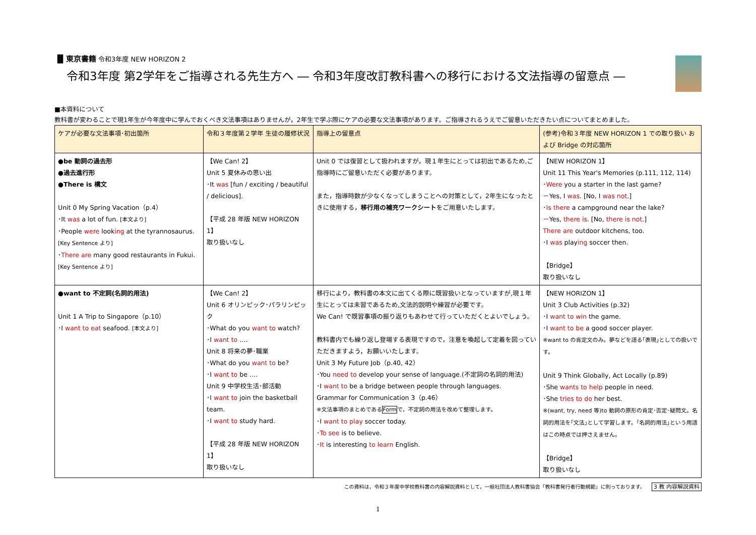▐▌東京書籍 令和3年度 NEW HORIZON 2
令和3年度 第2学年をご指導される先生方へ ― 令和3年度改訂教科書への移行における文法指導の留意点 ―
■本資料について
教科書が変わることで現1年生が今年度中に学んでおくべき文法事項はありませんが，2年生で学ぶ際にケアの必要な文法事項があります。ご指導されるうえでご留意いただきたい点についてまとめました。
| ケアが必要な文法事項･初出箇所 | 令和３年度第２学年 生徒の履修状況 | 指導上の留意点 | (参考)令和３年度 NEW HORIZON 1 での取り扱い および Bridge の対応箇所 |
| --- | --- | --- | --- |
| ●be 動詞の過去形 ●過去進行形 ●There is 構文 Unit 0 My Spring Vacation（p.4） ･It was a lot of fun. [本文より] ･People were look ing at the tyrannosaurus. [Key Sentence より] ･ There are many good restaurants in Fukui. [Key Sentence より] | 【We Can! 2】 Unit 5 夏休みの思い出 ･It was [fun / exciting / beautiful / delicious]. 【平成 28 年版 NEW HORIZON 1】 取り扱いなし | Unit 0 では復習として扱われますが，現１年生にとっては初出であるため,ご指導時にご留意いただく必要があります。 また，指導時数が少なくなってしまうことへの対策として，2年生になったときに使用する， 移行用の補充ワークシート をご用意いたします。 | 【NEW HORIZON 1】 Unit 11 This Year's Memories (p.111, 112, 114) ･ Were you a starter in the last game? －Yes, I was . [No, I was not .] ･ Is there a campground near the lake? －Yes, there is . [No, there is not .] There are outdoor kitchens, too. ･I was play ing soccer then. 【Bridge】 取り扱いなし |
| ●want to 不定詞(名詞的用法) Unit 1 A Trip to Singapore（p.10） ･I want to eat seafood. [本文より] | 【We Can! 2】 Unit 6 オリンピック･パラリンピック ･What do you want to watch? ･I want to …. Unit 8 将来の夢･職業 ･What do you want to be? ･I want to be …. Unit 9 中学校生活･部活動 ･I want to join the basketball team. ･I want to study hard. 【平成 28 年版 NEW HORIZON 1】 取り扱いなし | 移行により，教科書の本文に出てくる際に既習扱いとなっていますが,現１年生にとっては未習であるため,文法的説明や練習が必要です。 We Can! で既習事項の振り返りもあわせて行っていただくとよいでしょう。 教科書内でも繰り返し登場する表現ですので，注意を喚起して定着を図っていただきますよう，お願いいたします。 Unit 3 My Future Job（p.40, 42） ･You need to develop your sense of language.(不定詞の名詞的用法) ･I want to be a bridge between people through languages. Grammar for Communication 3（p.46） ※文法事項のまとめである Form で，不定詞の用法を改めて整理します。 ･I want to play soccer today. ･ To see is to believe. ･ It is interesting to learn English. | 【NEW HORIZON 1】 Unit 3 Club Activities (p.32) ･I want to win the game. ･I want to be a good soccer player. ※want to の肯定文のみ。夢などを語る｢表現｣としての扱いです。 Unit 9 Think Globally, Act Locally (p.89) ･She wants to help people in need. ･She tries to do her best. ※(want, try, need 等)to 動詞の原形の肯定･否定･疑問文。名詞的用法を｢文法｣として学習します。｢名詞的用法｣という用語はこの時点では押さえません。 【Bridge】 取り扱いなし |
この資料は，令和３年度中学校教科書の内容解説資料として，一般社団法人教科書協会「教科書発行者行動規範」に則っております。 3 教 内容解説資料
1